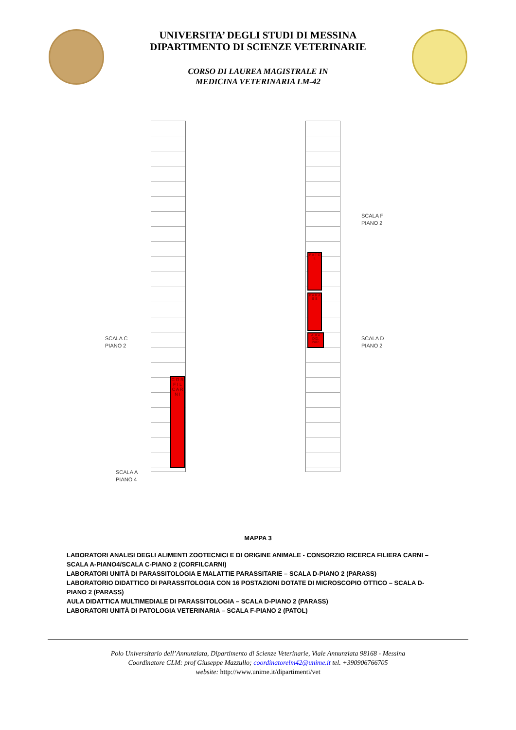UNIVERSITA’ DEGLI STUDI DI MESSINA
DIPARTIMENTO DI SCIENZE VETERINARIE
CORSO DI LAUREA MAGISTRALE IN
MEDICINA VETERINARIA LM-42
P A T O L
P A R A S S
AULA DID. PAR.
C O R F I L C A R N I
SCALA F
PIANO 2
SCALA C
PIANO 2
SCALA D
PIANO 2
SCALA A
PIANO 4
MAPPA 3
LABORATORI ANALISI DEGLI ALIMENTI ZOOTECNICI E DI ORIGINE ANIMALE - CONSORZIO RICERCA FILIERA CARNI – SCALA A-PIANO4/SCALA C-PIANO 2 (CORFILCARNI)
LABORATORI UNITÀ DI PARASSITOLOGIA E MALATTIE PARASSITARIE – SCALA D-PIANO 2 (PARASS)
LABORATORIO DIDATTICO DI PARASSITOLOGIA CON 16 POSTAZIONI DOTATE DI MICROSCOPIO OTTICO – SCALA D-PIANO 2 (PARASS)
AULA DIDATTICA MULTIMEDIALE DI PARASSITOLOGIA – SCALA D-PIANO 2 (PARASS)
LABORATORI UNITÀ DI PATOLOGIA VETERINARIA – SCALA F-PIANO 2 (PATOL)
Polo Universitario dell’Annunziata, Dipartimento di Scienze Veterinarie, Viale Annunziata 98168 - Messina
Coordinatore CLM: prof Giuseppe Mazzullo; coordinatorelm42@unime.it tel. +390906766705
website: http://www.unime.it/dipartimenti/vet